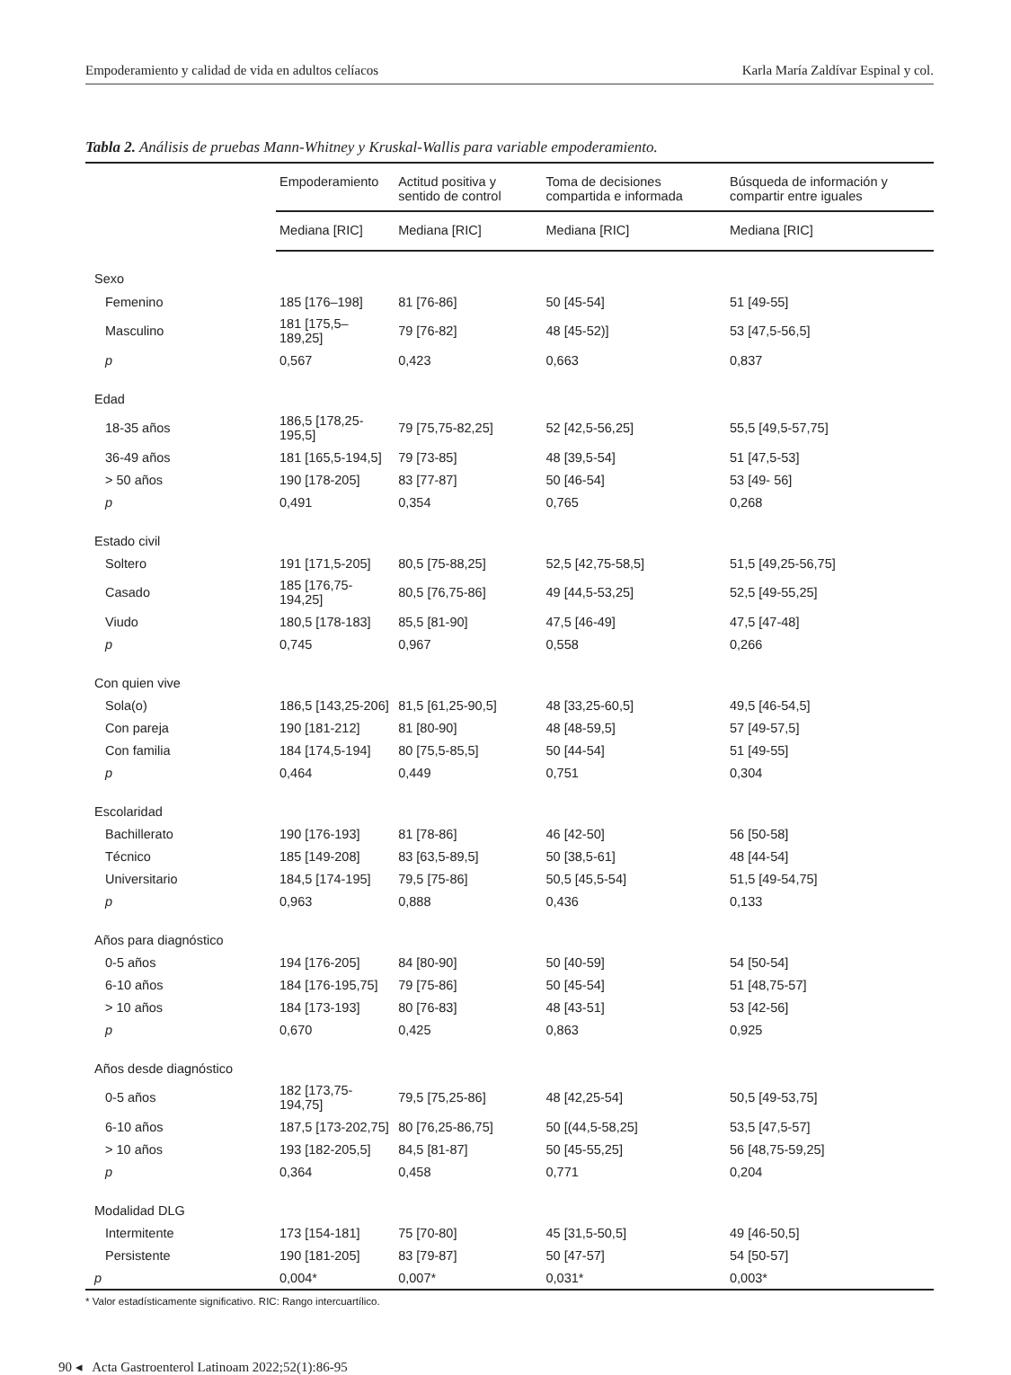Empoderamiento y calidad de vida en adultos celíacos Karla María Zaldívar Espinal y col.
Tabla 2. Análisis de pruebas Mann-Whitney y Kruskal-Wallis para variable empoderamiento.
| | Empoderamiento | Actitud positiva y sentido de control | Toma de decisiones compartida e informada | Búsqueda de información y compartir entre iguales |
| --- | --- | --- | --- | --- |
| | Mediana [RIC] | Mediana [RIC] | Mediana [RIC] | Mediana [RIC] |
| Sexo | | | | |
| Femenino | 185 [176–198] | 81 [76-86] | 50 [45-54] | 51 [49-55] |
| Masculino | 181 [175,5–189,25] | 79 [76-82] | 48 [45-52)] | 53 [47,5-56,5] |
| p | 0,567 | 0,423 | 0,663 | 0,837 |
| Edad | | | | |
| 18-35 años | 186,5 [178,25-195,5] | 79 [75,75-82,25] | 52 [42,5-56,25] | 55,5 [49,5-57,75] |
| 36-49 años | 181 [165,5-194,5] | 79 [73-85] | 48 [39,5-54] | 51 [47,5-53] |
| > 50 años | 190 [178-205] | 83 [77-87] | 50 [46-54] | 53 [49- 56] |
| p | 0,491 | 0,354 | 0,765 | 0,268 |
| Estado civil | | | | |
| Soltero | 191 [171,5-205] | 80,5 [75-88,25] | 52,5 [42,75-58,5] | 51,5 [49,25-56,75] |
| Casado | 185 [176,75-194,25] | 80,5 [76,75-86] | 49 [44,5-53,25] | 52,5 [49-55,25] |
| Viudo | 180,5 [178-183] | 85,5 [81-90] | 47,5 [46-49] | 47,5 [47-48] |
| p | 0,745 | 0,967 | 0,558 | 0,266 |
| Con quien vive | | | | |
| Sola(o) | 186,5 [143,25-206] | 81,5 [61,25-90,5] | 48 [33,25-60,5] | 49,5 [46-54,5] |
| Con pareja | 190 [181-212] | 81 [80-90] | 48 [48-59,5] | 57 [49-57,5] |
| Con familia | 184 [174,5-194] | 80 [75,5-85,5] | 50 [44-54] | 51 [49-55] |
| p | 0,464 | 0,449 | 0,751 | 0,304 |
| Escolaridad | | | | |
| Bachillerato | 190 [176-193] | 81 [78-86] | 46 [42-50] | 56 [50-58] |
| Técnico | 185 [149-208] | 83 [63,5-89,5] | 50 [38,5-61] | 48 [44-54] |
| Universitario | 184,5 [174-195] | 79,5 [75-86] | 50,5 [45,5-54] | 51,5 [49-54,75] |
| p | 0,963 | 0,888 | 0,436 | 0,133 |
| Años para diagnóstico | | | | |
| 0-5 años | 194 [176-205] | 84 [80-90] | 50 [40-59] | 54 [50-54] |
| 6-10 años | 184 [176-195,75] | 79 [75-86] | 50 [45-54] | 51 [48,75-57] |
| > 10 años | 184 [173-193] | 80 [76-83] | 48 [43-51] | 53 [42-56] |
| p | 0,670 | 0,425 | 0,863 | 0,925 |
| Años desde diagnóstico | | | | |
| 0-5 años | 182 [173,75-194,75] | 79,5 [75,25-86] | 48 [42,25-54] | 50,5 [49-53,75] |
| 6-10 años | 187,5 [173-202,75] | 80 [76,25-86,75] | 50 [(44,5-58,25] | 53,5 [47,5-57] |
| > 10 años | 193 [182-205,5] | 84,5 [81-87] | 50 [45-55,25] | 56 [48,75-59,25] |
| p | 0,364 | 0,458 | 0,771 | 0,204 |
| Modalidad DLG | | | | |
| Intermitente | 173 [154-181] | 75 [70-80] | 45 [31,5-50,5] | 49 [46-50,5] |
| Persistente | 190 [181-205] | 83 [79-87] | 50 [47-57] | 54 [50-57] |
| p | 0,004* | 0,007* | 0,031* | 0,003* |
* Valor estadísticamente significativo. RIC: Rango intercuartílico.
90 ◂ Acta Gastroenterol Latinoam 2022;52(1):86-95